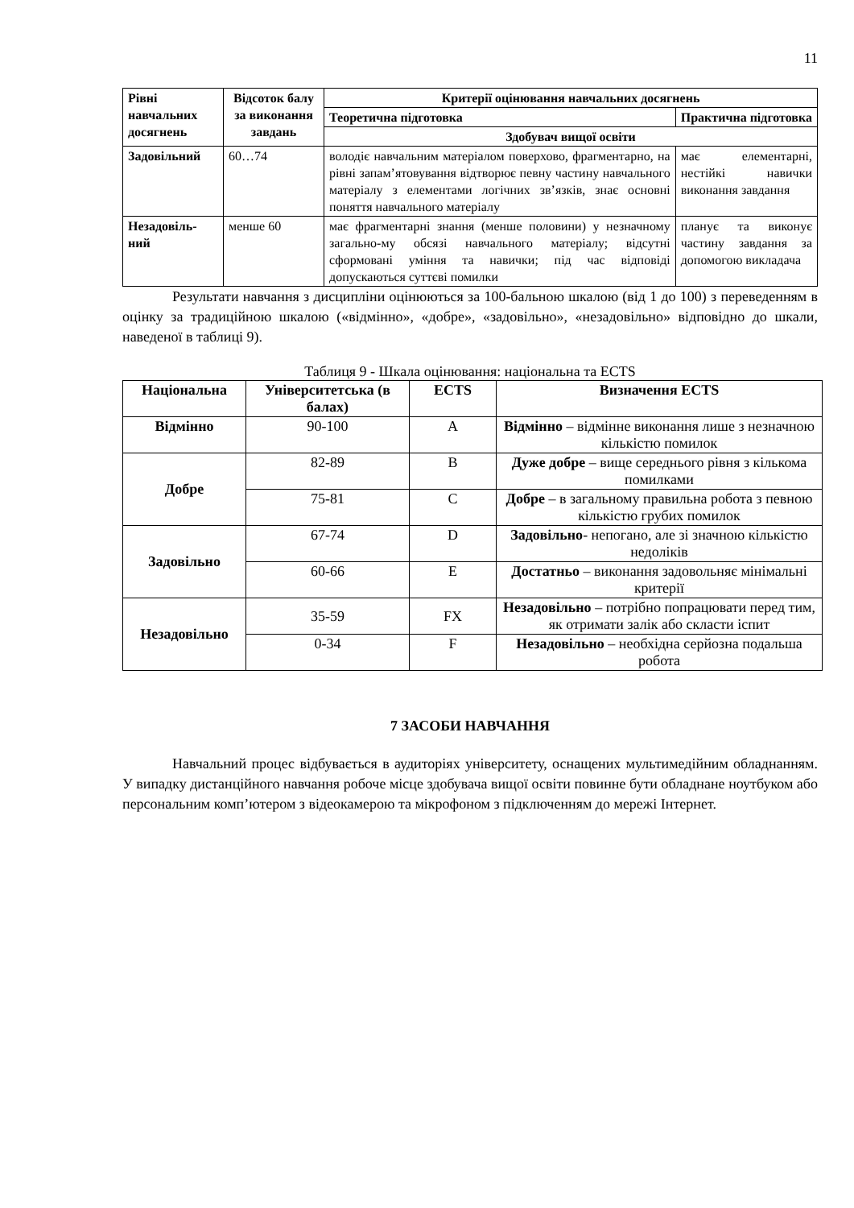11
| Рівні навчальних досягнень | Відсоток балу за виконання завдань | Критерії оцінювання навчальних досягнень | |
| --- | --- | --- | --- |
| | | Теоретична підготовка | Практична підготовка |
| | | Здобувач вищої освіти | |
| Задовільний | 60…74 | володіє навчальним матеріалом поверхово, фрагментарно, на рівні запам’ятовування відтворює певну частину навчального матеріалу з елементами логічних зв’язків, знає основні поняття навчального матеріалу | має елементарні, нестійкі навички виконання завдання |
| Незадовіль-ний | менше 60 | має фрагментарні знання (менше половини) у незначному загально-му обсязі навчального матеріалу; відсутні сформовані уміння та навички; під час відповіді допускаються суттєві помилки | планує та виконує частину завдання за допомогою викладача |
Результати навчання з дисципліни оцінюються за 100-бальною шкалою (від 1 до 100) з переведенням в оцінку за традиційною шкалою («відмінно», «добре», «задовільно», «незадовільно» відповідно до шкали, наведеної в таблиці 9).
Таблиця 9 - Шкала оцінювання: національна та ECTS
| Національна | Університетська (в балах) | ECTS | Визначення ECTS |
| --- | --- | --- | --- |
| Відмінно | 90-100 | A | Відмінно – відмінне виконання лише з незначною кількістю помилок |
| Добре | 82-89 | B | Дуже добре – вище середнього рівня з кількома помилками |
| | 75-81 | C | Добре – в загальному правильна робота з певною кількістю грубих помилок |
| Задовільно | 67-74 | D | Задовільно - непогано, але зі значною кількістю недоліків |
| | 60-66 | E | Достатньо – виконання задовольняє мінімальні критерії |
| Незадовільно | 35-59 | FX | Незадовільно – потрібно попрацювати перед тим, як отримати залік або скласти іспит |
| | 0-34 | F | Незадовільно – необхідна серйозна подальша робота |
7 ЗАСОБИ НАВЧАННЯ
Навчальний процес відбувається в аудиторіях університету, оснащених мультимедійним обладнанням. У випадку дистанційного навчання робоче місце здобувача вищої освіти повинне бути обладнане ноутбуком або персональним комп’ютером з відеокамерою та мікрофоном з підключенням до мережі Інтернет.